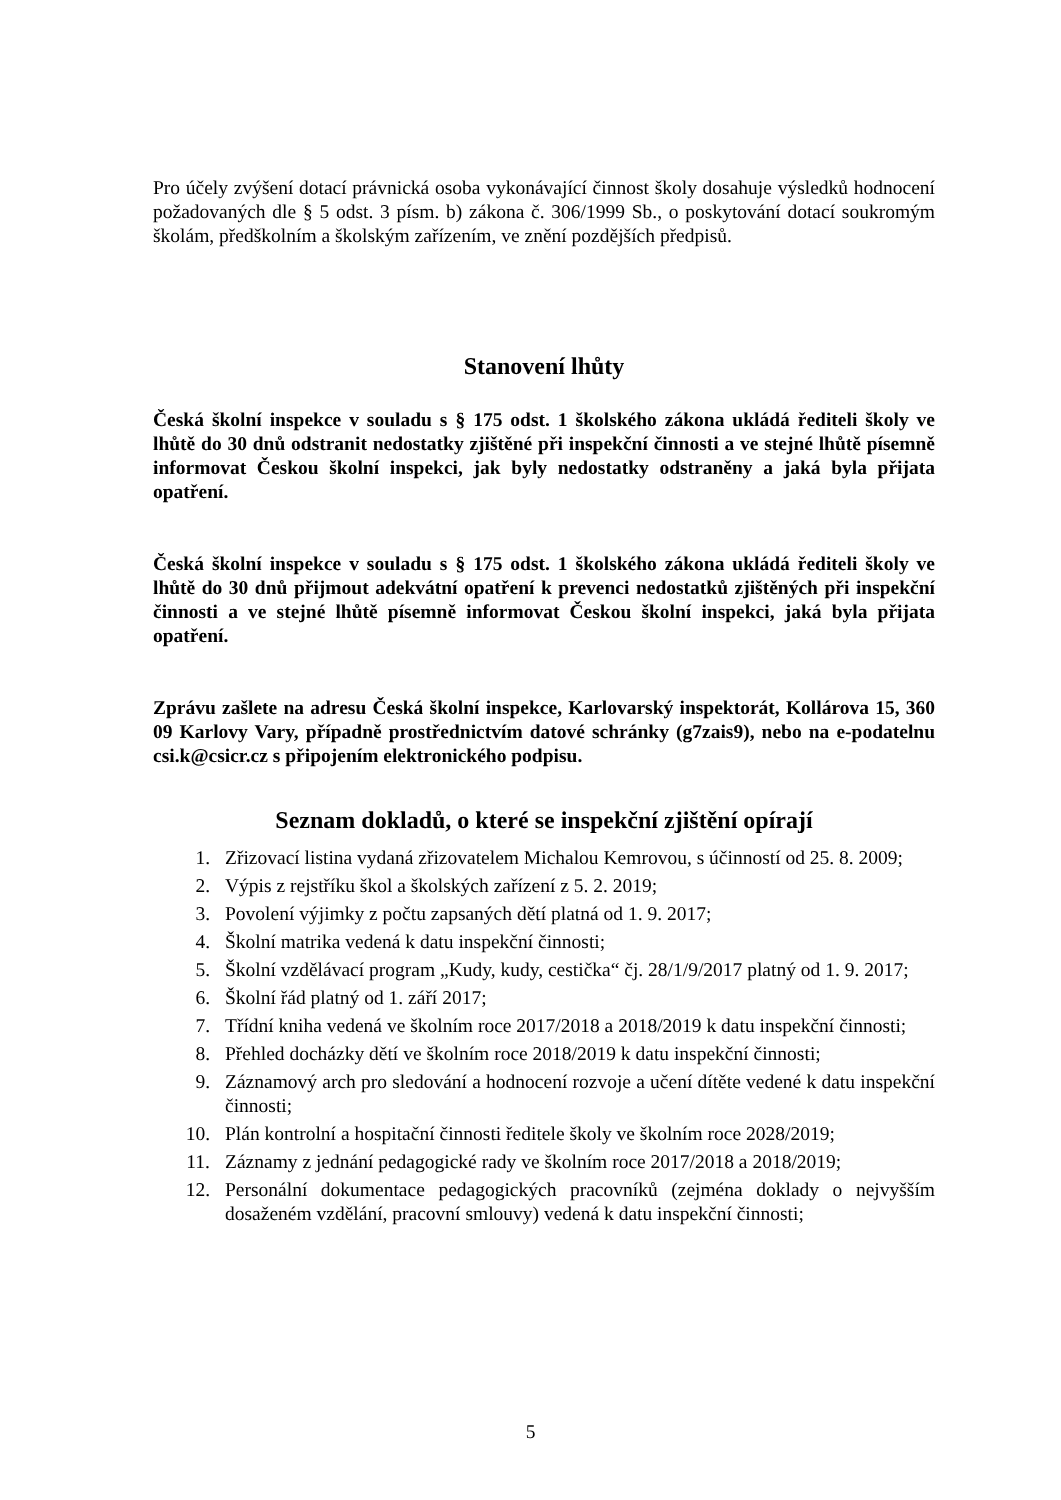Pro účely zvýšení dotací právnická osoba vykonávající činnost školy dosahuje výsledků hodnocení požadovaných dle § 5 odst. 3 písm. b) zákona č. 306/1999 Sb., o poskytování dotací soukromým školám, předškolním a školským zařízením, ve znění pozdějších předpisů.
Stanovení lhůty
Česká školní inspekce v souladu s § 175 odst. 1 školského zákona ukládá řediteli školy ve lhůtě do 30 dnů odstranit nedostatky zjištěné při inspekční činnosti a ve stejné lhůtě písemně informovat Českou školní inspekci, jak byly nedostatky odstraněny a jaká byla přijata opatření.
Česká školní inspekce v souladu s § 175 odst. 1 školského zákona ukládá řediteli školy ve lhůtě do 30 dnů přijmout adekvátní opatření k prevenci nedostatků zjištěných při inspekční činnosti a ve stejné lhůtě písemně informovat Českou školní inspekci, jaká byla přijata opatření.
Zprávu zašlete na adresu Česká školní inspekce, Karlovarský inspektorát, Kollárova 15, 360 09 Karlovy Vary, případně prostřednictvím datové schránky (g7zais9), nebo na e-podatelnu csi.k@csicr.cz s připojením elektronického podpisu.
Seznam dokladů, o které se inspekční zjištění opírají
1. Zřizovací listina vydaná zřizovatelem Michalou Kemrovou, s účinností od 25. 8. 2009;
2. Výpis z rejstříku škol a školských zařízení z 5. 2. 2019;
3. Povolení výjimky z počtu zapsaných dětí platná od 1. 9. 2017;
4. Školní matrika vedená k datu inspekční činnosti;
5. Školní vzdělávací program „Kudy, kudy, cestička“ čj. 28/1/9/2017 platný od 1. 9. 2017;
6. Školní řád platný od 1. září 2017;
7. Třídní kniha vedená ve školním roce 2017/2018 a 2018/2019 k datu inspekční činnosti;
8. Přehled docházky dětí ve školním roce 2018/2019 k datu inspekční činnosti;
9. Záznamový arch pro sledování a hodnocení rozvoje a učení dítěte vedené k datu inspekční činnosti;
10. Plán kontrolní a hospitační činnosti ředitele školy ve školním roce 2028/2019;
11. Záznamy z jednání pedagogické rady ve školním roce 2017/2018 a 2018/2019;
12. Personální dokumentace pedagogických pracovníků (zejména doklady o nejvyšším dosaženém vzdělání, pracovní smlouvy) vedená k datu inspekční činnosti;
5